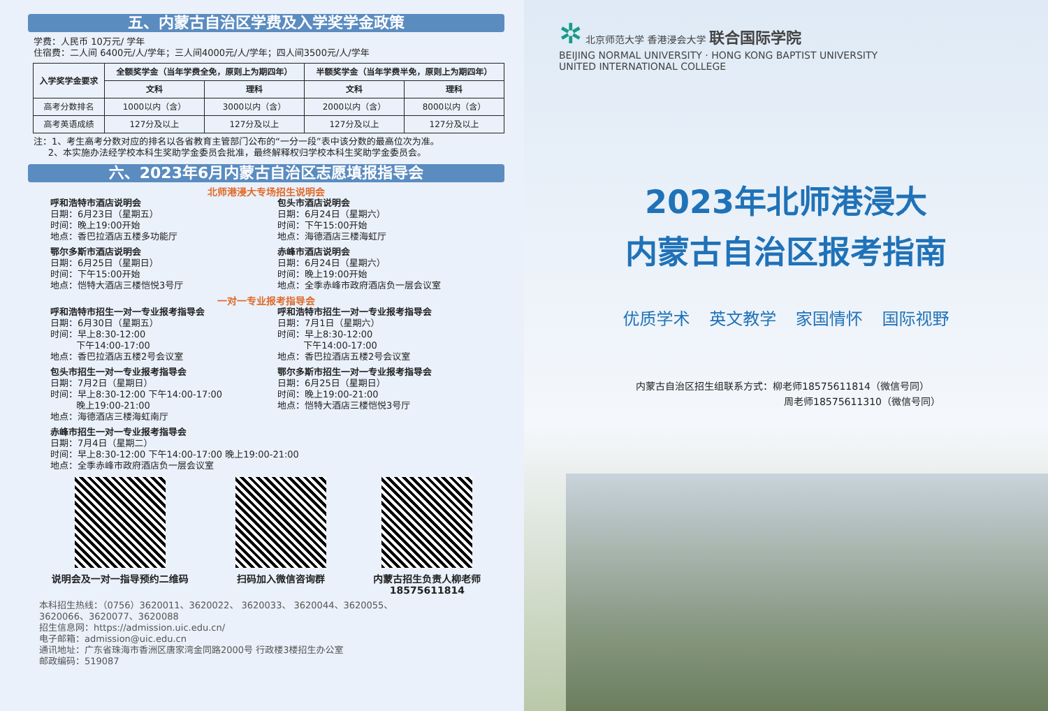五、内蒙古自治区学费及入学奖学金政策
学费：人民币 10万元/ 学年
住宿费：二人间 6400元/人/学年；三人间4000元/人/学年；四人间3500元/人/学年
| 入学奖学金要求 | 全额奖学金（当年学费全免，原则上为期四年） | | 半额奖学金（当年学费半免，原则上为期四年） | |
| --- | --- | --- | --- | --- |
| | 文科 | 理科 | 文科 | 理科 |
| 高考分数排名 | 1000以内（含） | 3000以内（含） | 2000以内（含） | 8000以内（含） |
| 高考英语成绩 | 127分及以上 | 127分及以上 | 127分及以上 | 127分及以上 |
注：1、考生高考分数对应的排名以各省教育主管部门公布的“一分一段”表中该分数的最高位次为准。
2、本实施办法经学校本科生奖助学金委员会批准，最终解释权归学校本科生奖助学金委员会。
六、2023年6月内蒙古自治区志愿填报指导会
北师港浸大专场招生说明会
呼和浩特市酒店说明会
日期：6月23日（星期五）
时间：晚上19:00开始
地点：香巴拉酒店五楼多功能厅
鄂尔多斯市酒店说明会
日期：6月25日（星期日）
时间：下午15:00开始
地点：恺特大酒店三楼恺悦3号厅
包头市酒店说明会
日期：6月24日（星期六）
时间：下午15:00开始
地点：海德酒店三楼海虹厅
赤峰市酒店说明会
日期：6月24日（星期六）
时间：晚上19:00开始
地点：全季赤峰市政府酒店负一层会议室
一对一专业报考指导会
呼和浩特市招生一对一专业报考指导会
日期：6月30日（星期五）
时间：早上8:30-12:00
下午14:00-17:00
地点：香巴拉酒店五楼2号会议室
包头市招生一对一专业报考指导会
日期：7月2日（星期日）
时间：早上8:30-12:00 下午14:00-17:00
晚上19:00-21:00
地点：海德酒店三楼海虹南厅
呼和浩特市招生一对一专业报考指导会
日期：7月1日（星期六）
时间：早上8:30-12:00
下午14:00-17:00
地点：香巴拉酒店五楼2号会议室
鄂尔多斯市招生一对一专业报考指导会
日期：6月25日（星期日）
时间：晚上19:00-21:00
地点：恺特大酒店三楼恺悦3号厅
赤峰市招生一对一专业报考指导会
日期：7月4日（星期二）
时间：早上8:30-12:00 下午14:00-17:00 晚上19:00-21:00
地点：全季赤峰市政府酒店负一层会议室
说明会及一对一指导预约二维码 扫码加入微信咨询群 内蒙古招生负责人柳老师
18575611814
本科招生热线：（0756）3620011、3620022、 3620033、 3620044、3620055、
3620066、3620077、3620088
招生信息网：https://admission.uic.edu.cn/
电子邮箱：admission@uic.edu.cn
通讯地址：广东省珠海市香洲区唐家湾金同路2000号 行政楼3楼招生办公室
邮政编码：519087
✲ 北京师范大学 香港浸会大学 联合国际学院
BEIJING NORMAL UNIVERSITY · HONG KONG BAPTIST UNIVERSITY
UNITED INTERNATIONAL COLLEGE
2023年北师港浸大
内蒙古自治区报考指南
优质学术 英文教学 家国情怀 国际视野
内蒙古自治区招生组联系方式：柳老师18575611814（微信号同）
周老师18575611310（微信号同）